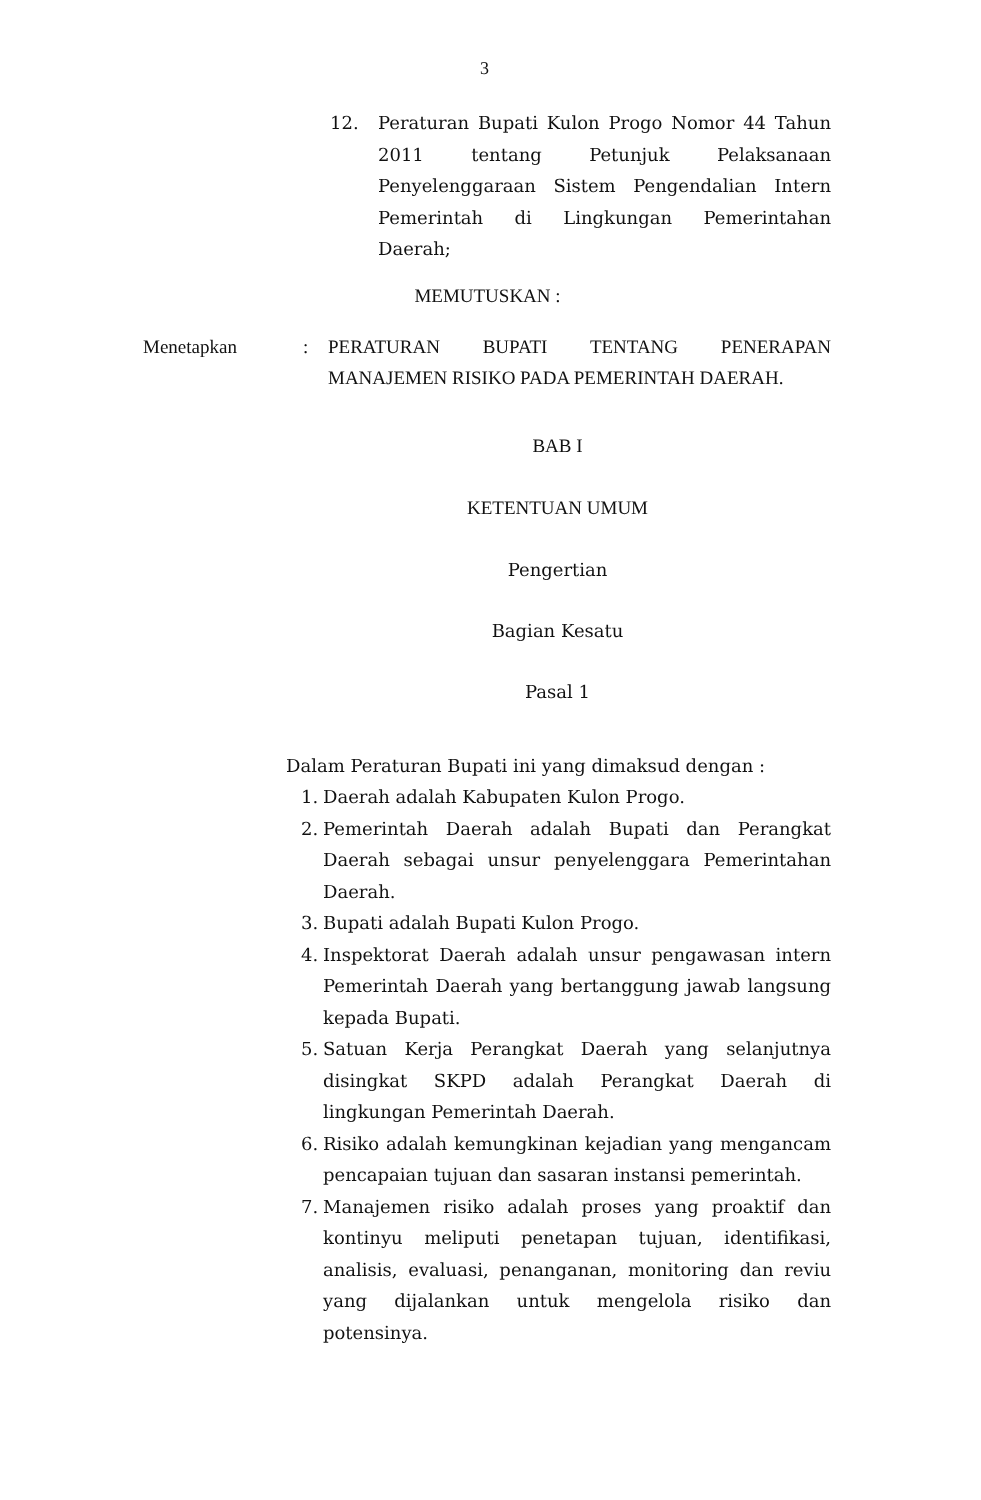3
12. Peraturan Bupati Kulon Progo Nomor 44 Tahun 2011 tentang Petunjuk Pelaksanaan Penyelenggaraan Sistem Pengendalian Intern Pemerintah di Lingkungan Pemerintahan Daerah;
MEMUTUSKAN :
Menetapkan : PERATURAN BUPATI TENTANG PENERAPAN MANAJEMEN RISIKO PADA PEMERINTAH DAERAH.
BAB I
KETENTUAN UMUM
Pengertian
Bagian Kesatu
Pasal 1
Dalam Peraturan Bupati ini yang dimaksud dengan :
1. Daerah adalah Kabupaten Kulon Progo.
2. Pemerintah Daerah adalah Bupati dan Perangkat Daerah sebagai unsur penyelenggara Pemerintahan Daerah.
3. Bupati adalah Bupati Kulon Progo.
4. Inspektorat Daerah adalah unsur pengawasan intern Pemerintah Daerah yang bertanggung jawab langsung kepada Bupati.
5. Satuan Kerja Perangkat Daerah yang selanjutnya disingkat SKPD adalah Perangkat Daerah di lingkungan Pemerintah Daerah.
6. Risiko adalah kemungkinan kejadian yang mengancam pencapaian tujuan dan sasaran instansi pemerintah.
7. Manajemen risiko adalah proses yang proaktif dan kontinyu meliputi penetapan tujuan, identifikasi, analisis, evaluasi, penanganan, monitoring dan reviu yang dijalankan untuk mengelola risiko dan potensinya.